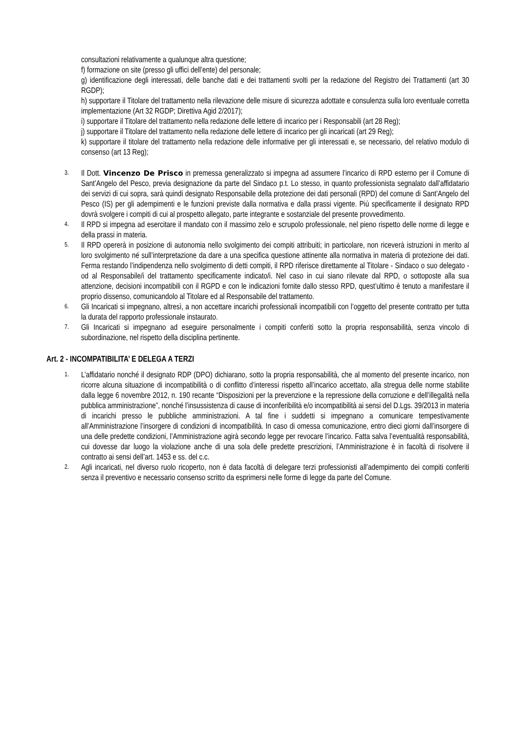consultazioni relativamente a qualunque altra questione;
f) formazione on site (presso gli uffici dell’ente) del personale;
g) identificazione degli interessati, delle banche dati e dei trattamenti svolti per la redazione del Registro dei Trattamenti (art 30 RGDP);
h) supportare il Titolare del trattamento nella rilevazione delle misure di sicurezza adottate e consulenza sulla loro eventuale corretta implementazione (Art 32 RGDP; Direttiva Agid 2/2017);
i) supportare il Titolare del trattamento nella redazione delle lettere di incarico per i Responsabili (art 28 Reg);
j) supportare il Titolare del trattamento nella redazione delle lettere di incarico per gli incaricati (art 29 Reg);
k) supportare il titolare del trattamento nella redazione delle informative per gli interessati e, se necessario, del relativo modulo di consenso (art 13 Reg);
3. Il Dott. Vincenzo De Prisco in premessa generalizzato si impegna ad assumere l’incarico di RPD esterno per il Comune di Sant’Angelo del Pesco, previa designazione da parte del Sindaco p.t. Lo stesso, in quanto professionista segnalato dall’affidatario dei servizi di cui sopra, sarà quindi designato Responsabile della protezione dei dati personali (RPD) del comune di Sant’Angelo del Pesco (IS) per gli adempimenti e le funzioni previste dalla normativa e dalla prassi vigente. Più specificamente il designato RPD dovrà svolgere i compiti di cui al prospetto allegato, parte integrante e sostanziale del presente provvedimento.
4. Il RPD si impegna ad esercitare il mandato con il massimo zelo e scrupolo professionale, nel pieno rispetto delle norme di legge e della prassi in materia.
5. Il RPD opererà in posizione di autonomia nello svolgimento dei compiti attribuiti; in particolare, non riceverà istruzioni in merito al loro svolgimento né sull’interpretazione da dare a una specifica questione attinente alla normativa in materia di protezione dei dati. Ferma restando l’indipendenza nello svolgimento di detti compiti, il RPD riferisce direttamente al Titolare - Sindaco o suo delegato - od al Responsabile/i del trattamento specificamente indicato/i. Nel caso in cui siano rilevate dal RPD, o sottoposte alla sua attenzione, decisioni incompatibili con il RGPD e con le indicazioni fornite dallo stesso RPD, quest’ultimo è tenuto a manifestare il proprio dissenso, comunicandolo al Titolare ed al Responsabile del trattamento.
6. Gli Incaricati si impegnano, altresì, a non accettare incarichi professionali incompatibili con l’oggetto del presente contratto per tutta la durata del rapporto professionale instaurato.
7. Gli Incaricati si impegnano ad eseguire personalmente i compiti conferiti sotto la propria responsabilità, senza vincolo di subordinazione, nel rispetto della disciplina pertinente.
Art. 2 - INCOMPATIBILITA’ E DELEGA A TERZI
1. L’affidatario nonché il designato RDP (DPO) dichiarano, sotto la propria responsabilità, che al momento del presente incarico, non ricorre alcuna situazione di incompatibilità o di conflitto d’interessi rispetto all’incarico accettato, alla stregua delle norme stabilite dalla legge 6 novembre 2012, n. 190 recante “Disposizioni per la prevenzione e la repressione della corruzione e dell’illegalità nella pubblica amministrazione”, nonché l’insussistenza di cause di inconferibilità e/o incompatibilità ai sensi del D.Lgs. 39/2013 in materia di incarichi presso le pubbliche amministrazioni. A tal fine i suddetti si impegnano a comunicare tempestivamente all’Amministrazione l’insorgere di condizioni di incompatibilità. In caso di omessa comunicazione, entro dieci giorni dall’insorgere di una delle predette condizioni, l’Amministrazione agirà secondo legge per revocare l’incarico. Fatta salva l’eventualità responsabilità, cui dovesse dar luogo la violazione anche di una sola delle predette prescrizioni, l’Amministrazione è in facoltà di risolvere il contratto ai sensi dell’art. 1453 e ss. del c.c.
2. Agli incaricati, nel diverso ruolo ricoperto, non è data facoltà di delegare terzi professionisti all’adempimento dei compiti conferiti senza il preventivo e necessario consenso scritto da esprimersi nelle forme di legge da parte del Comune.